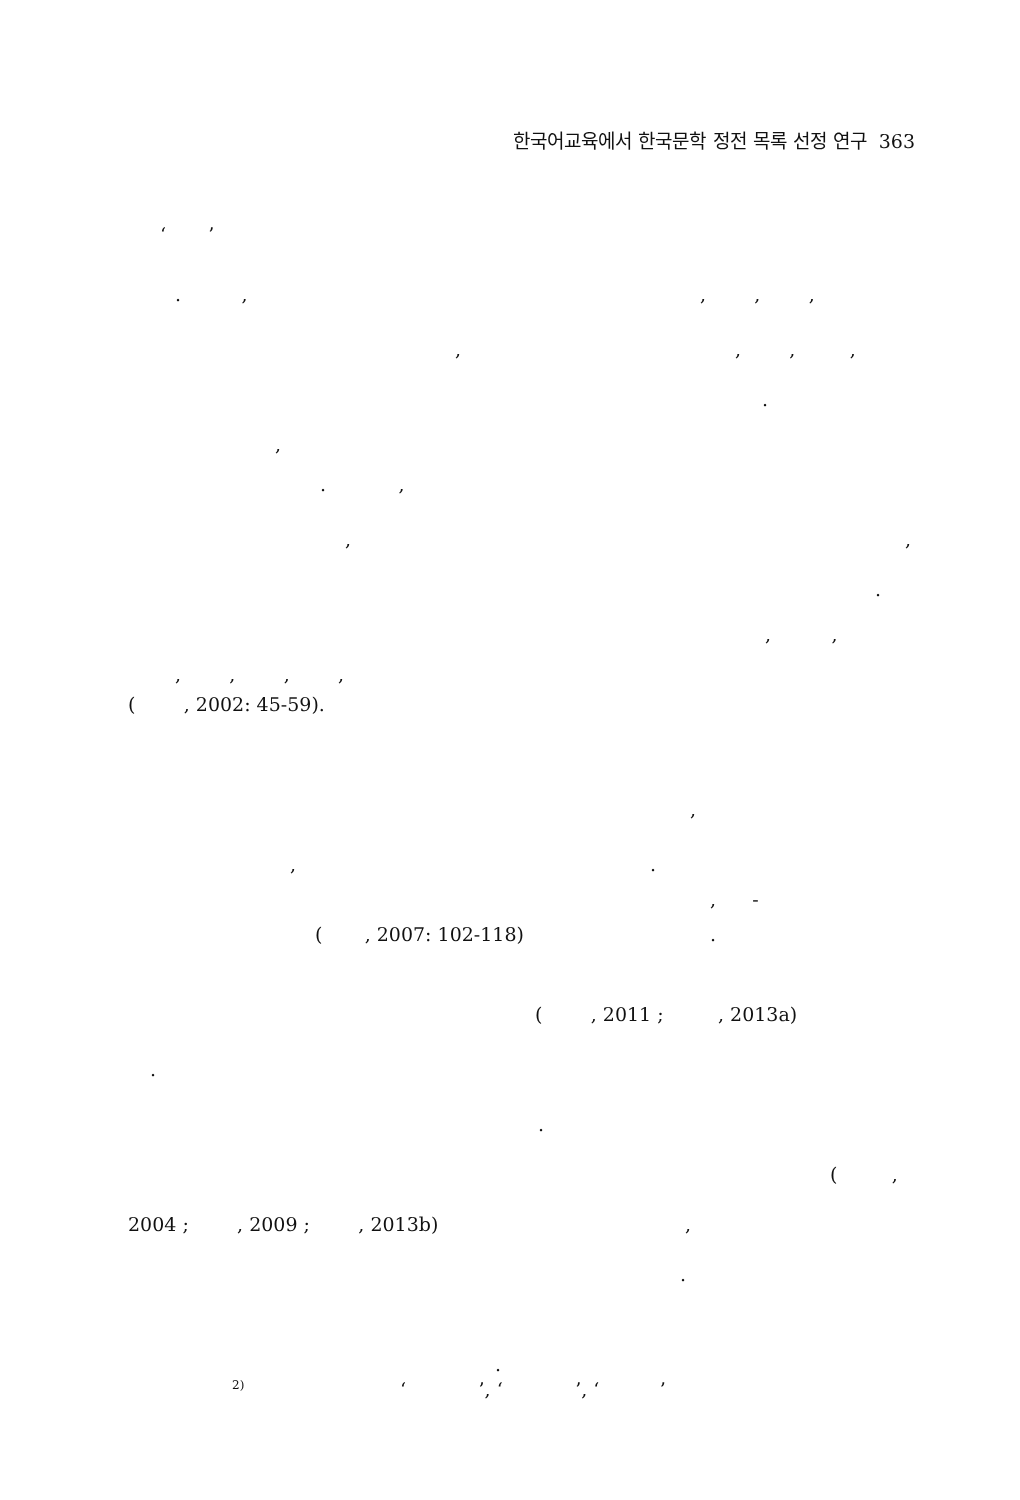한국어교육에서 한국문학 정전 목록 선정 연구 363
‘ ’
. ,, , ,
,, , ,
.
,
. ,
,,
.
, ,
, , , ,
( , 2002: 45-59).
,
,.
, -
( , 2007: 102-118).
( , 2011 ; , 2013a)
.
.
( ,
2004 ; , 2009 ; , 2013b),
.
.
<sup>2)</sup> ‘ ’, ‘ ’, ‘ ’